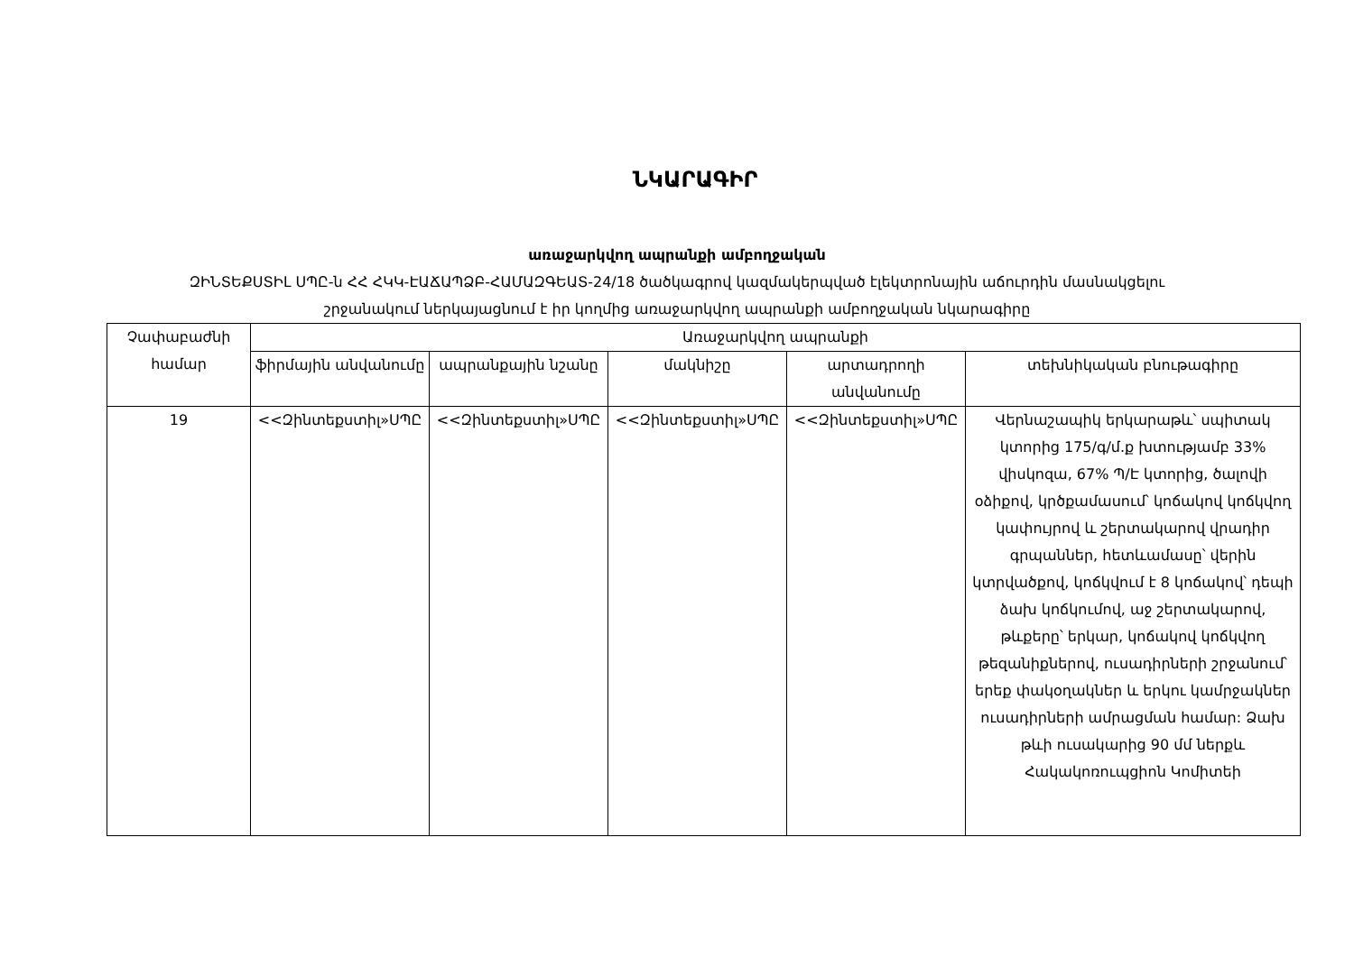ՆԿԱՐԱԳԻՐ
առաջարկվող ապրանքի ամբողջական
ԶԻՆՏԵՔՍՏԻԼ ՍՊԸ-ն ՀՀ ՀԿԿ-ԷԱՃԱՊՁԲ-ՀԱՄԱԶԳԵԱՏ-24/18 ծածկագրով կազմակերպված էլեկտրոնային աճուրդին մասնակցելու
շրջանակում ներկայացնում է իր կողմից առաջարկվող ապրանքի ամբողջական նկարագիրը
| Չափաբաժնի համար | Առաջարկվող ապրանքի | | | | |
| --- | --- | --- | --- | --- | --- |
| | ֆիրմային անվանումը | ապրանքային նշանը | մակնիշը | արտադրողի անվանումը | տեխնիկական բնութագիրը |
| 19 | <<Զինտեքստիլ»ՍՊԸ | <<Զինտեքստիլ»ՍՊԸ | <<Զինտեքստիլ»ՍՊԸ | <<Զինտեքստիլ»ՍՊԸ | Վերնաշապիկ երկարաթև՝ սպիտակ կտորից 175/գ/մ.ք խտությամբ 33% վիսկոզա, 67% Պ/Է կտորից, ծալովի օձիքով, կրծքամասում՝ կոճակով կոճկվող կափույրով և շերտակարով վրադիր գրպաններ, հետևամասը՝ վերին կտրվածքով, կոճկվում է 8 կոճակով՝ դեպի ձախ կոճկումով, աջ շերտակարով, թևքերը՝ երկար, կոճակով կոճկվող թեզանիքներով, ուսադիրների շրջանում՝ երեք փակօղակներ և երկու կամրջակներ ուսադիրների ամրացման համար: Ձախ թևի ուսակարից 90 մմ ներքև Հակակոռուպցիոն Կոմիտեի |